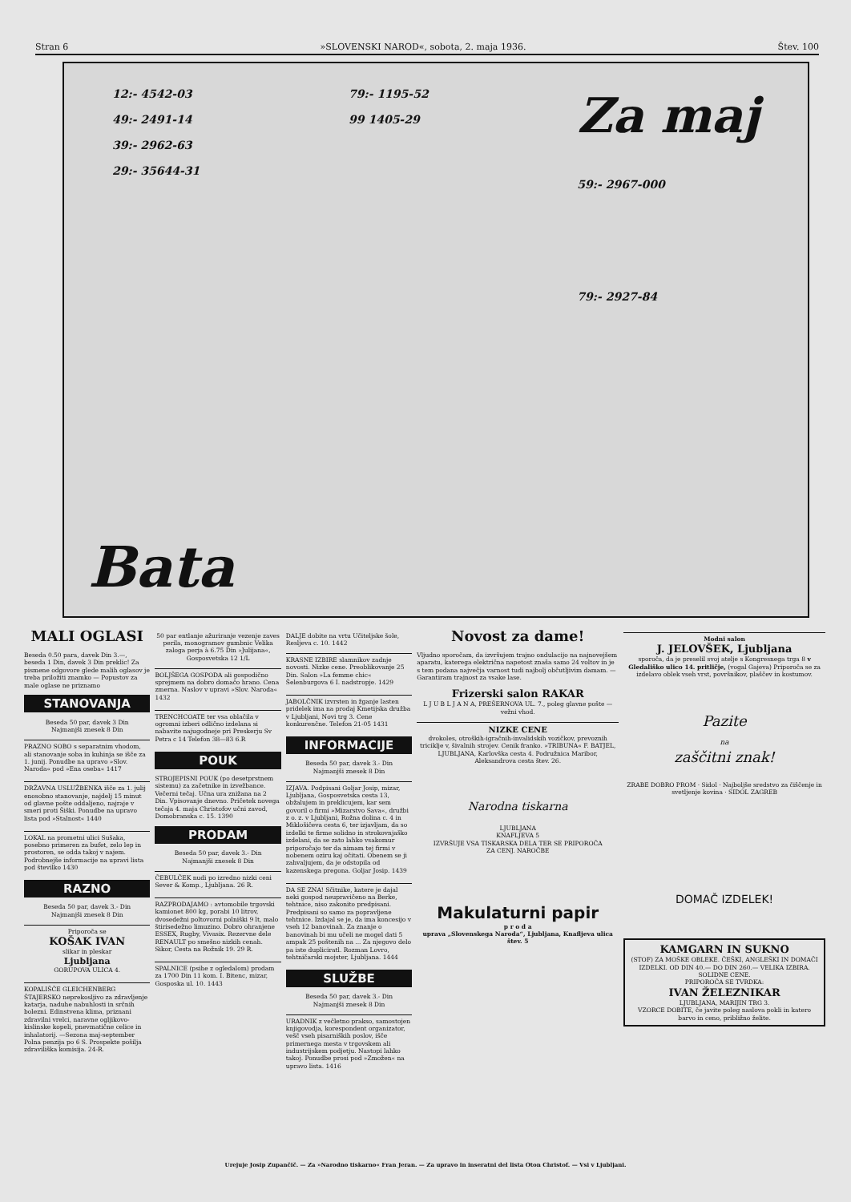Stran 6 »SLOVENSKI NAROD«, sobota, 2. maja 1936. Štev. 100
12:- 4542-03
49:- 2491-14
39:- 2962-63
29:- 35644-31
79:- 1195-52
99 1405-29
Za maj
59:- 2967-000
79:- 2927-84
Bata
MALI OGLASI
Beseda 0.50 para, davek Din 3.—, beseda 1 Din, davek 3 Din preklic! Za pismene odgovore glede malih oglasov je treba priložiti znamko — Popustov za male oglase ne priznamo
STANOVANJA
Beseda 50 par, davek 3 Din
Najmanjši znesek 8 Din
PRAZNO SOBO s separatnim vhodom, ali stanovanje soba in kuhinja se išče za 1. junij. Ponudbe na upravo »Slov. Naroda« pod »Ena oseba« 1417
DRŽAVNA USLUŽBENKA išče za 1. julij enosobno stanovanje, najdelj 15 minut od glavne pošte oddaljeno, najraje v smeri proti Šiški. Ponudbe na upravo lista pod »Stalnost« 1440
LOKAL na prometni ulici Sušaka, posebno primeren za bufet, zelo lep in prostoren, se odda takoj v najem. Podrobnejše informacije na upravi lista pod številko 1430
RAZNO
Beseda 50 par, davek 3.- Din
Najmanjši znesek 8 Din
Priporoča se
KOŠAK IVAN
slikar in pleskar
Ljubljana
GORUPOVA ULICA 4.
KOPALIŠČE GLEICHENBERG ŠTAJERSKO neprekosljivo za zdravljenje katarja, naduhe nabuhlosti in srčnih bolezni. Edinstvena klima, priznani zdravilni vrelci, naravne ogljikovo-kislinske kopeli, pnevmatične celice in inhalatorij. —Sezona maj-september Polna penzija po 6 S. Prospekte pošilja zdraviliška komisija. 24-R.
50 par entlanje ažuriranje vezenje zaves perila, monogramov gumbnic Velika zaloga perja à 6.75 Din »Julijana«, Gosposvetska 12 1/L
BOLJŠEGA GOSPODA ali gospodično sprejmem na dobro domačo hrano. Cena zmerna. Naslov v upravi »Slov. Naroda« 1432
TRENCHCOATE ter vsa oblačila v ogromni izberi odlično izdelana si nabavite najugodneje pri Preskerju Sv Petra c 14 Telefon 38—83 6.R
POUK
STROJEPISNI POUK (po desetprstnem sistemu) za začetnike in izvežbance. Večerni tečaj. Učna ura znižana na 2 Din. Vpisovanje dnevno. Pričetek novega tečaja 4. maja Christofov učni zavod, Domobranska c. 15. 1390
PRODAM
Beseda 50 par, davek 3.- Din
Najmanjši znesek 8 Din
ČEBULČEK nudi po izredno nizki ceni Sever & Komp., Ljubljana. 26 R.
RAZPRODAJAMO : avtomobile trgovski kamionet 800 kg, porabi 10 litrov, dvosedežni poltovorni polniški 9 lt, malo štirisedežno limuzino. Dobro ohranjene ESSEX, Rugby, Vivasix. Rezervne dele RENAULT po smešno nizkih cenah. Sikor, Cesta na Rožnik 19. 29 R.
SPALNICE (psihe z ogledalom) prodam za 1700 Din 11 kom. I. Bitenc, mizar, Gosposka ul. 10. 1443
DALJE dobite na vrtu Učiteljske šole, Resljeva c. 10. 1442
KRASNE IZBIRE slamnikov zadnje novosti. Nizke cene. Preoblikovanje 25 Din. Salon »La femme chic« Šelenburgova 6 I. nadstropje. 1429
JABOLČNIK izvrsten in žganje lasten pridelek ima na prodaj Kmetijska družba v Ljubljani, Novi trg 3. Cene konkurenčne. Telefon 21-05 1431
INFORMACIJE
Beseda 50 par, davek 3.- Din
Najmanjši znesek 8 Din
IZJAVA. Podpisani Goljar Josip, mizar, Ljubljana, Gosposvetska cesta 13, obžalujem in preklicujem, kar sem govoril o firmi »Mizarstvo Sava«, družbi z o. z. v Ljubljani, Rožna dolina c. 4 in Miklošičeva cesta 6, ter izjavljam, da so izdelki te firme solidno in strokovnjaško izdelani, da se zato lahko vsakomur priporočajo ter da nimam tej firmi v nobenem oziru kaj očitati. Obenem se ji zahvaljujem, da je odstopila od kazenskega pregona. Goljar Josip. 1439
DA SE ZNA! Sčitnike, katere je dajal neki gospod neupravičeno na Berke, tehtnice, niso zakonito predpisani. Predpisani so samo za popravljene tehtnice. Izdajal se je, da ima koncesijo v vseh 12 banovinah. Za znanje o banovinah bi mu učeli ne mogel dati 5 ampak 25 poštenih na ... Za njegovo delo pa iste dupliciratl. Rozman Lovro, tehtničarski mojster, Ljubljana. 1444
SLUŽBE
Beseda 50 par, davek 3.- Din
Najmanjši znesek 8 Din
URADNIK z večletno prakso, samostojen knjigovodja, korespondent organizator, vešč vseh pisarniških poslov, išče primernega mesta v trgovskem ali industrijskem podjetju. Nastopi lahko takoj. Ponudbe prosi pod »Zmožen« na upravo lista. 1416
Novost za dame!
Vljudno sporočam, da izvršujem trajno ondulacijo na najnovejšem aparatu, katerega električna napetost znaša samo 24 voltov in je s tem podana največja varnost tudi najbolj občutljivim damam. — Garantiram trajnost za vsake lase.
Frizerski salon RAKAR
L J U B L J A N A, PREŠERNOVA UL. 7., poleg glavne pošte — vežni vhod.
NIZKE CENE
dvokoles, otroških-igračnih-invalidskih vozičkov, prevoznih triciklje v, šivalnih strojev. Cenik franko. »TRIBUNA« F. BATJEL, LJUBLJANA, Karlovška cesta 4. Podružnica Maribor, Aleksandrova cesta štev. 26.
Narodna tiskarna
LJUBLJANA
KNAFLJEVA 5
IZVRŠUJE VSA TISKARSKA DELA TER SE PRIPOROČA
ZA CENJ. NAROČBE
Makulaturni papir
p r o d a
uprava „Slovenskega Naroda“, Ljubljana, Knafljeva ulica štev. 5
Modni salon
J. JELOVŠEK, Ljubljana
sporoča, da je preselil svoj atelje s Kongresnega trga 8 v Gledališko ulico 14. pritličje, (vogal Gajeva) Priporoča se za izdelavo oblek vseh vrst, površnikov, plaščev in kostumov.
Pazite
na
zaščitni znak!
ZRABE DOBRO PROM · Sidol · Najboljše sredstvo za čiščenje in svetljenje kovina · SIDOL ZAGREB
DOMAČ IZDELEK!
KAMGARN IN SUKNO
(STOF) ZA MOŠKE OBLEKE. ČEŠKI, ANGLEŠKI IN DOMAČI IZDELKI. OD DIN 40.— DO DIN 260.— VELIKA IZBIRA. SOLIDNE CENE.
PRIPOROČA SE TVRDKA:
IVAN ŽELEZNIKAR
LJUBLJANA, MARIJIN TRG 3.
VZORCE DOBITE, če javite poleg naslova pokli in katero barvo in ceno, približno želite.
Urejuje Josip Zupančič. — Za »Narodno tiskarno« Fran Jeran. — Za upravo in inseratni del lista Oton Christof. — Vsi v Ljubljani.